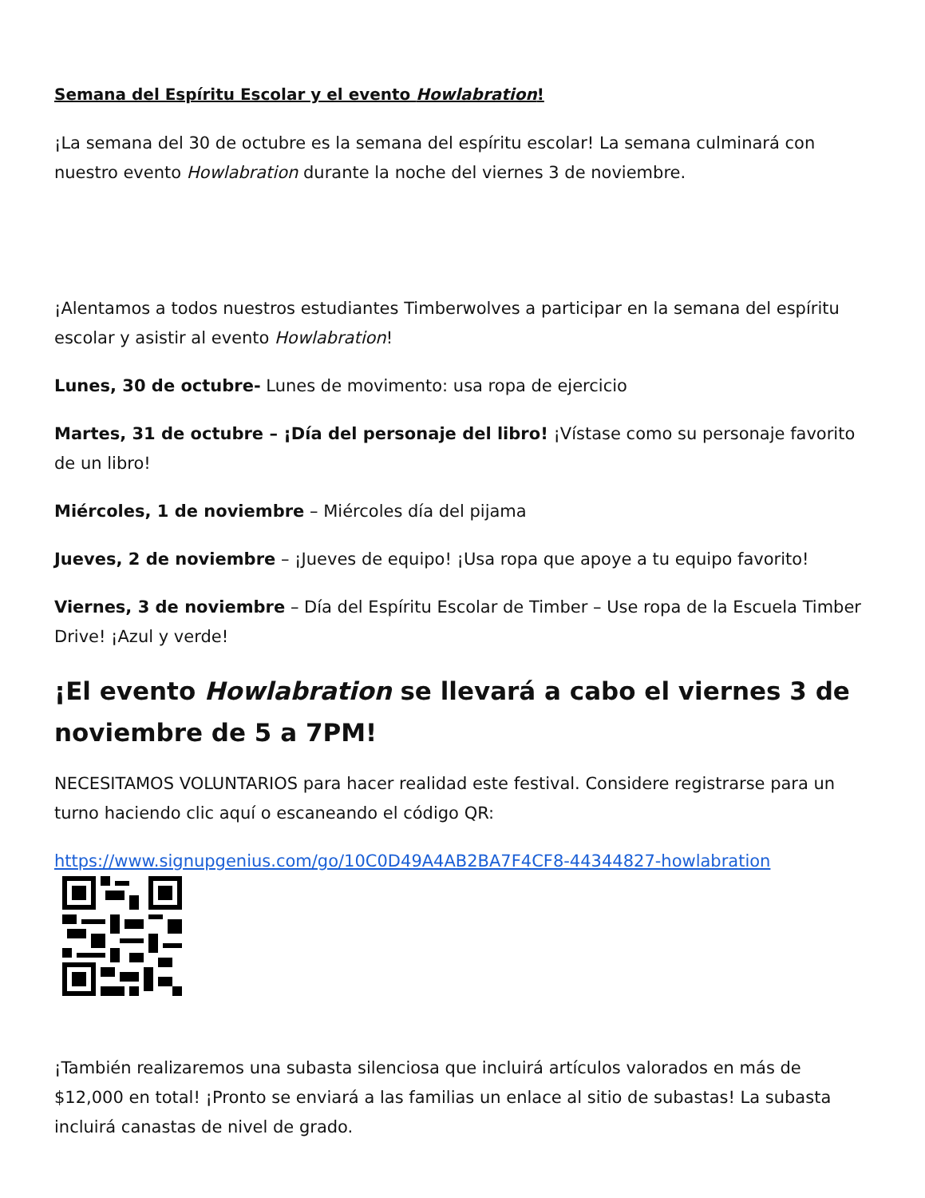Semana del Espíritu Escolar y el evento Howlabration!
¡La semana del 30 de octubre es la semana del espíritu escolar! La semana culminará con nuestro evento Howlabration durante la noche del viernes 3 de noviembre.
¡Alentamos a todos nuestros estudiantes Timberwolves a participar en la semana del espíritu escolar y asistir al evento Howlabration!
Lunes, 30 de octubre- Lunes de movimento: usa ropa de ejercicio
Martes, 31 de octubre – ¡Día del personaje del libro! ¡Vístase como su personaje favorito de un libro!
Miércoles, 1 de noviembre – Miércoles día del pijama
Jueves, 2 de noviembre – ¡Jueves de equipo! ¡Usa ropa que apoye a tu equipo favorito!
Viernes, 3 de noviembre – Día del Espíritu Escolar de Timber – Use ropa de la Escuela Timber Drive! ¡Azul y verde!
¡El evento Howlabration se llevará a cabo el viernes 3 de noviembre de 5 a 7PM!
NECESITAMOS VOLUNTARIOS para hacer realidad este festival. Considere registrarse para un turno haciendo clic aquí o escaneando el código QR:
https://www.signupgenius.com/go/10C0D49A4AB2BA7F4CF8-44344827-howlabration
¡También realizaremos una subasta silenciosa que incluirá artículos valorados en más de $12,000 en total! ¡Pronto se enviará a las familias un enlace al sitio de subastas! La subasta incluirá canastas de nivel de grado.